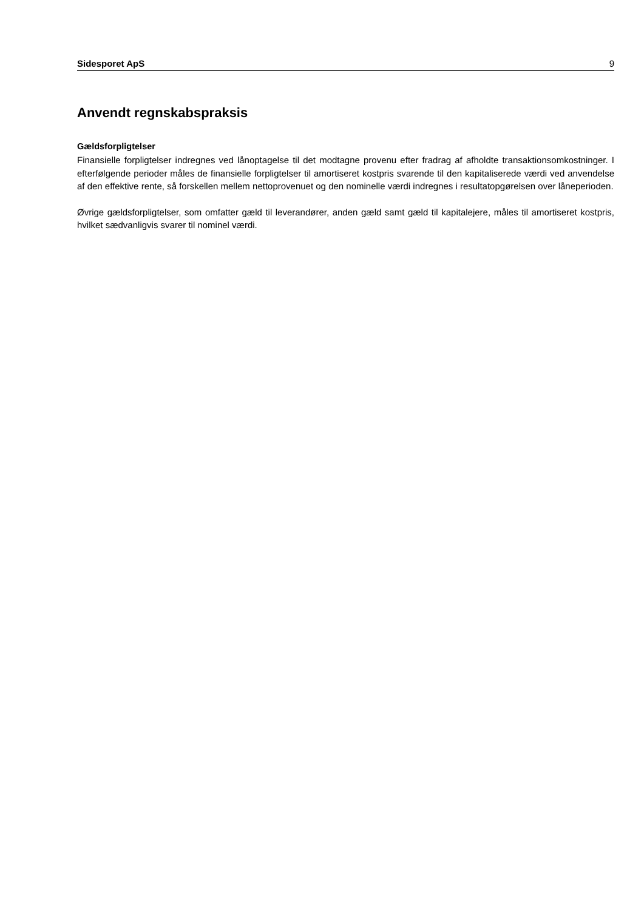Sidesporet ApS 9
Anvendt regnskabspraksis
Gældsforpligtelser
Finansielle forpligtelser indregnes ved lånoptagelse til det modtagne provenu efter fradrag af afholdte transaktionsomkostninger. I efterfølgende perioder måles de finansielle forpligtelser til amortiseret kostpris svarende til den kapitaliserede værdi ved anvendelse af den effektive rente, så forskellen mellem nettoprovenuet og den nominelle værdi indregnes i resultatopgørelsen over låneperioden.
Øvrige gældsforpligtelser, som omfatter gæld til leverandører, anden gæld samt gæld til kapitalejere, måles til amortiseret kostpris, hvilket sædvanligvis svarer til nominel værdi.